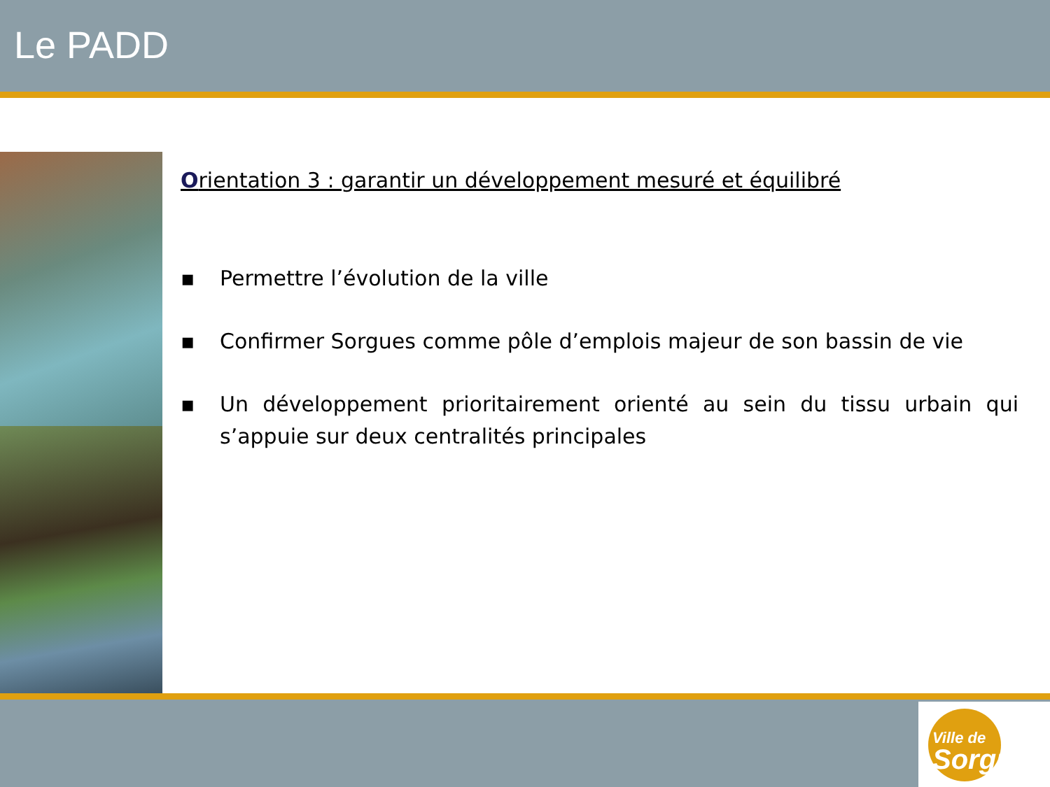Le PADD
Orientation 3 : garantir un développement mesuré et équilibré
▪ Permettre l’évolution de la ville
▪ Confirmer Sorgues comme pôle d’emplois majeur de son bassin de vie
▪ Un développement prioritairement orienté au sein du tissu urbain qui s’appuie sur deux centralités principales
Ville de
Sorgues